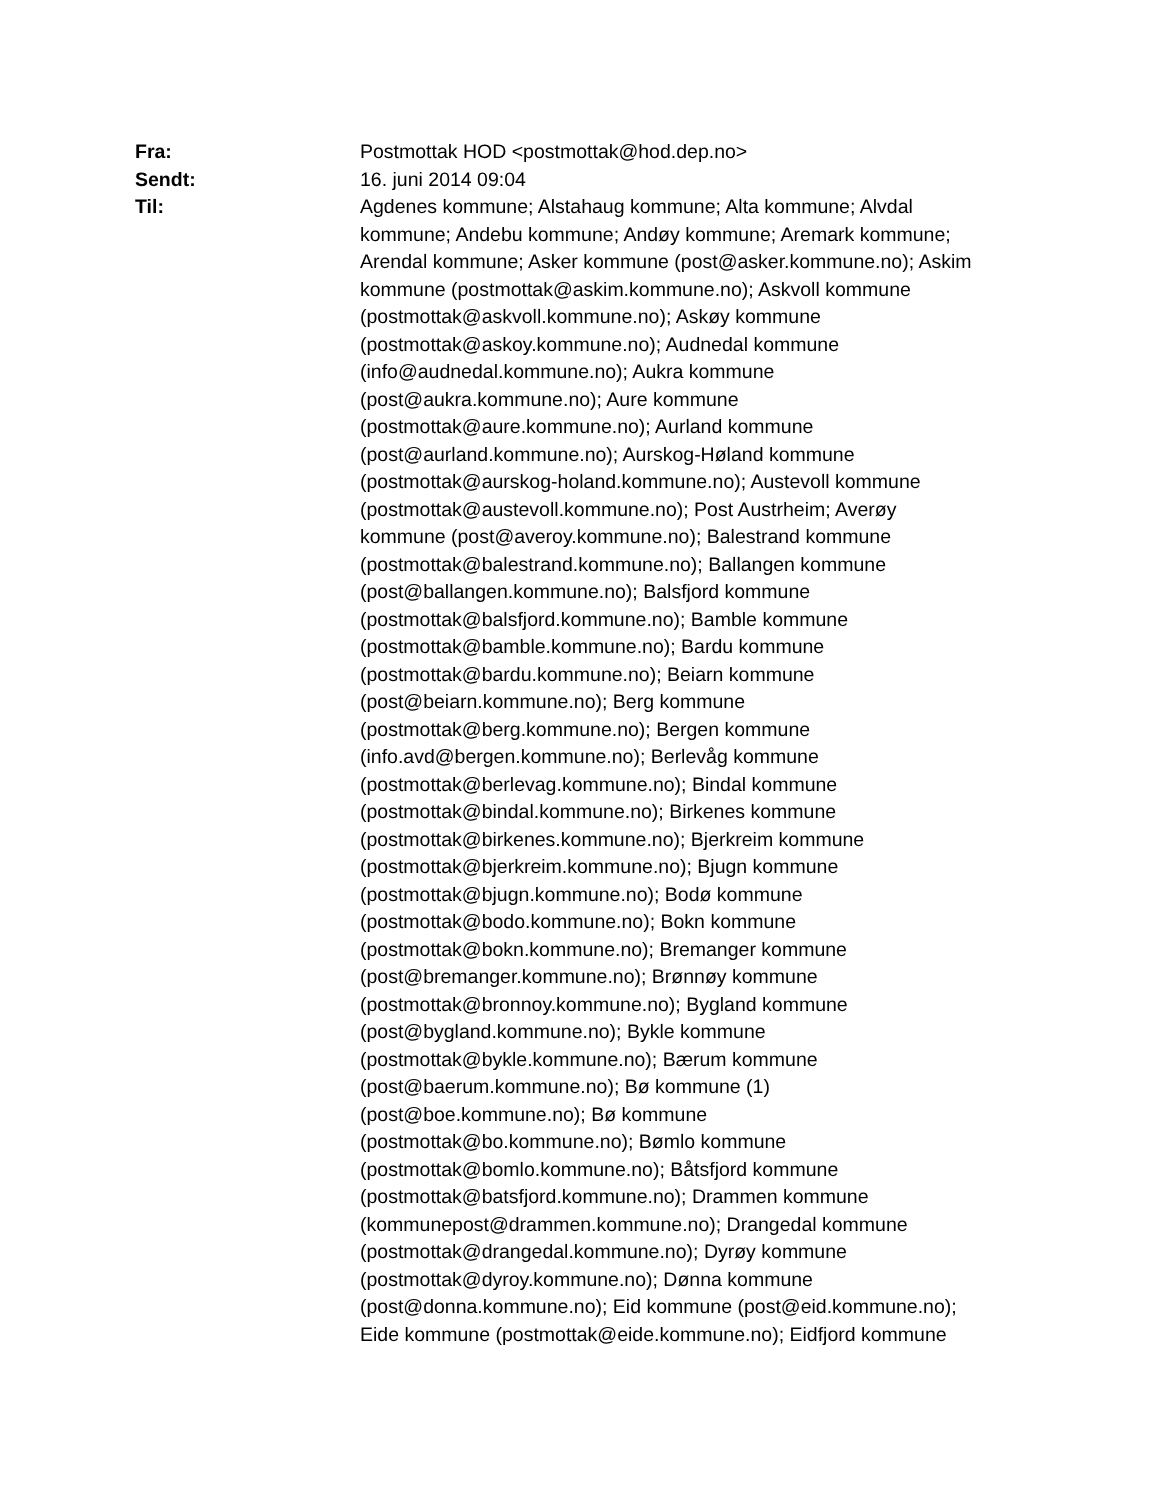Fra: Postmottak HOD <postmottak@hod.dep.no>
Sendt: 16. juni 2014 09:04
Til: Agdenes kommune; Alstahaug kommune; Alta kommune; Alvdal
kommune; Andebu kommune; Andøy kommune; Aremark kommune;
Arendal kommune; Asker kommune (post@asker.kommune.no); Askim
kommune (postmottak@askim.kommune.no); Askvoll kommune
(postmottak@askvoll.kommune.no); Askøy kommune
(postmottak@askoy.kommune.no); Audnedal kommune
(info@audnedal.kommune.no); Aukra kommune
(post@aukra.kommune.no); Aure kommune
(postmottak@aure.kommune.no); Aurland kommune
(post@aurland.kommune.no); Aurskog-Høland kommune
(postmottak@aurskog-holand.kommune.no); Austevoll kommune
(postmottak@austevoll.kommune.no); Post Austrheim; Averøy
kommune (post@averoy.kommune.no); Balestrand kommune
(postmottak@balestrand.kommune.no); Ballangen kommune
(post@ballangen.kommune.no); Balsfjord kommune
(postmottak@balsfjord.kommune.no); Bamble kommune
(postmottak@bamble.kommune.no); Bardu kommune
(postmottak@bardu.kommune.no); Beiarn kommune
(post@beiarn.kommune.no); Berg kommune
(postmottak@berg.kommune.no); Bergen kommune
(info.avd@bergen.kommune.no); Berlevåg kommune
(postmottak@berlevag.kommune.no); Bindal kommune
(postmottak@bindal.kommune.no); Birkenes kommune
(postmottak@birkenes.kommune.no); Bjerkreim kommune
(postmottak@bjerkreim.kommune.no); Bjugn kommune
(postmottak@bjugn.kommune.no); Bodø kommune
(postmottak@bodo.kommune.no); Bokn kommune
(postmottak@bokn.kommune.no); Bremanger kommune
(post@bremanger.kommune.no); Brønnøy kommune
(postmottak@bronnoy.kommune.no); Bygland kommune
(post@bygland.kommune.no); Bykle kommune
(postmottak@bykle.kommune.no); Bærum kommune
(post@baerum.kommune.no); Bø kommune (1)
(post@boe.kommune.no); Bø kommune
(postmottak@bo.kommune.no); Bømlo kommune
(postmottak@bomlo.kommune.no); Båtsfjord kommune
(postmottak@batsfjord.kommune.no); Drammen kommune
(kommunepost@drammen.kommune.no); Drangedal kommune
(postmottak@drangedal.kommune.no); Dyrøy kommune
(postmottak@dyroy.kommune.no); Dønna kommune
(post@donna.kommune.no); Eid kommune (post@eid.kommune.no);
Eide kommune (postmottak@eide.kommune.no); Eidfjord kommune